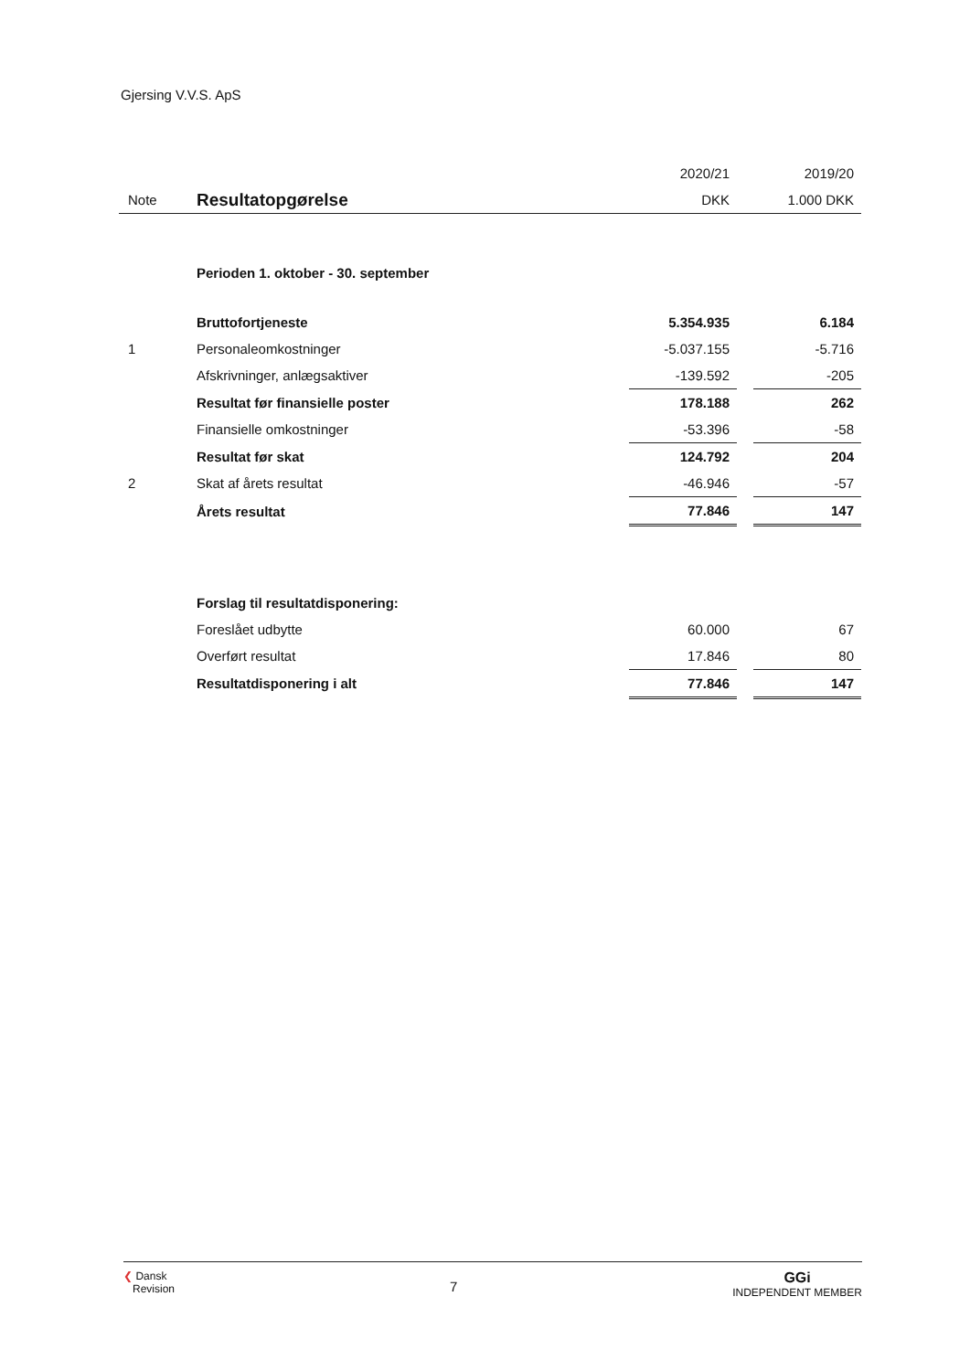Gjersing V.V.S. ApS
| | | 2020/21 | | 2019/20 |
| --- | --- | --- | --- | --- |
| Note | Resultatopgørelse | DKK | | 1.000 DKK |
| | Perioden 1. oktober - 30. september | | | |
| | Bruttofortjeneste | 5.354.935 | | 6.184 |
| 1 | Personaleomkostninger | -5.037.155 | | -5.716 |
| | Afskrivninger, anlægsaktiver | -139.592 | | -205 |
| | Resultat før finansielle poster | 178.188 | | 262 |
| | Finansielle omkostninger | -53.396 | | -58 |
| | Resultat før skat | 124.792 | | 204 |
| 2 | Skat af årets resultat | -46.946 | | -57 |
| | Årets resultat | 77.846 | | 147 |
| | Forslag til resultatdisponering: | | | |
| | Foreslået udbytte | 60.000 | | 67 |
| | Overført resultat | 17.846 | | 80 |
| | Resultatdisponering i alt | 77.846 | | 147 |
❮ Dansk
Revision
7
GGi
INDEPENDENT MEMBER